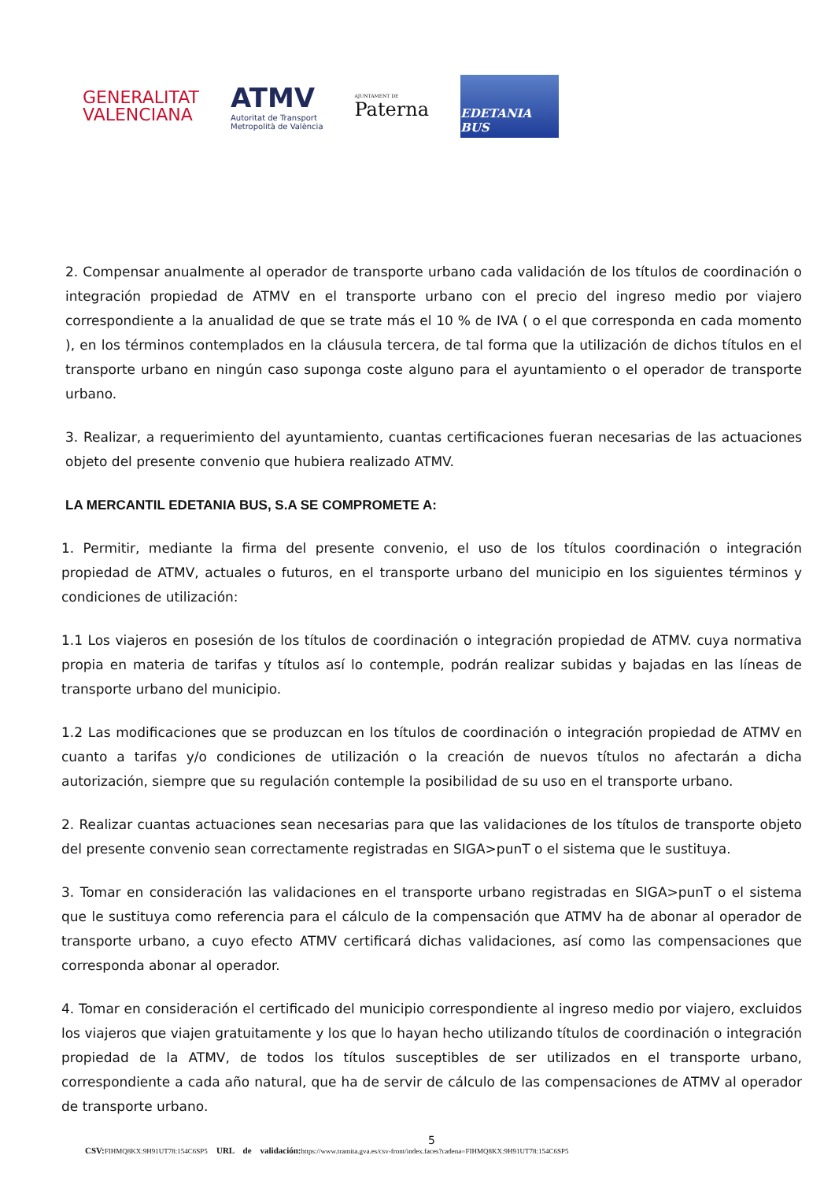GENERALITAT
VALENCIANA
ATMV
Autoritat de Transport
Metropolità de València
AJUNTAMENT DE
Paterna
EDETANIA BUS
2. Compensar anualmente al operador de transporte urbano cada validación de los títulos de coordinación o integración propiedad de ATMV en el transporte urbano con el precio del ingreso medio por viajero correspondiente a la anualidad de que se trate más el 10 % de IVA ( o el que corresponda en cada momento ), en los términos contemplados en la cláusula tercera, de tal forma que la utilización de dichos títulos en el transporte urbano en ningún caso suponga coste alguno para el ayuntamiento o el operador de transporte urbano.
3. Realizar, a requerimiento del ayuntamiento, cuantas certificaciones fueran necesarias de las actuaciones objeto del presente convenio que hubiera realizado ATMV.
LA MERCANTIL EDETANIA BUS, S.A SE COMPROMETE A:
1. Permitir, mediante la firma del presente convenio, el uso de los títulos coordinación o integración propiedad de ATMV, actuales o futuros, en el transporte urbano del municipio en los siguientes términos y condiciones de utilización:
1.1 Los viajeros en posesión de los títulos de coordinación o integración propiedad de ATMV. cuya normativa propia en materia de tarifas y títulos así lo contemple, podrán realizar subidas y bajadas en las líneas de transporte urbano del municipio.
1.2 Las modificaciones que se produzcan en los títulos de coordinación o integración propiedad de ATMV en cuanto a tarifas y/o condiciones de utilización o la creación de nuevos títulos no afectarán a dicha autorización, siempre que su regulación contemple la posibilidad de su uso en el transporte urbano.
2. Realizar cuantas actuaciones sean necesarias para que las validaciones de los títulos de transporte objeto del presente convenio sean correctamente registradas en SIGA>punT o el sistema que le sustituya.
3. Tomar en consideración las validaciones en el transporte urbano registradas en SIGA>punT o el sistema que le sustituya como referencia para el cálculo de la compensación que ATMV ha de abonar al operador de transporte urbano, a cuyo efecto ATMV certificará dichas validaciones, así como las compensaciones que corresponda abonar al operador.
4. Tomar en consideración el certificado del municipio correspondiente al ingreso medio por viajero, excluidos los viajeros que viajen gratuitamente y los que lo hayan hecho utilizando títulos de coordinación o integración propiedad de la ATMV, de todos los títulos susceptibles de ser utilizados en el transporte urbano, correspondiente a cada año natural, que ha de servir de cálculo de las compensaciones de ATMV al operador de transporte urbano.
5
CSV: FIHMQ8KX:9H91UT78:154C6SP5 URL de validación: https://www.tramita.gva.es/csv-front/index.faces?cadena=FIHMQ8KX:9H91UT78:154C6SP5